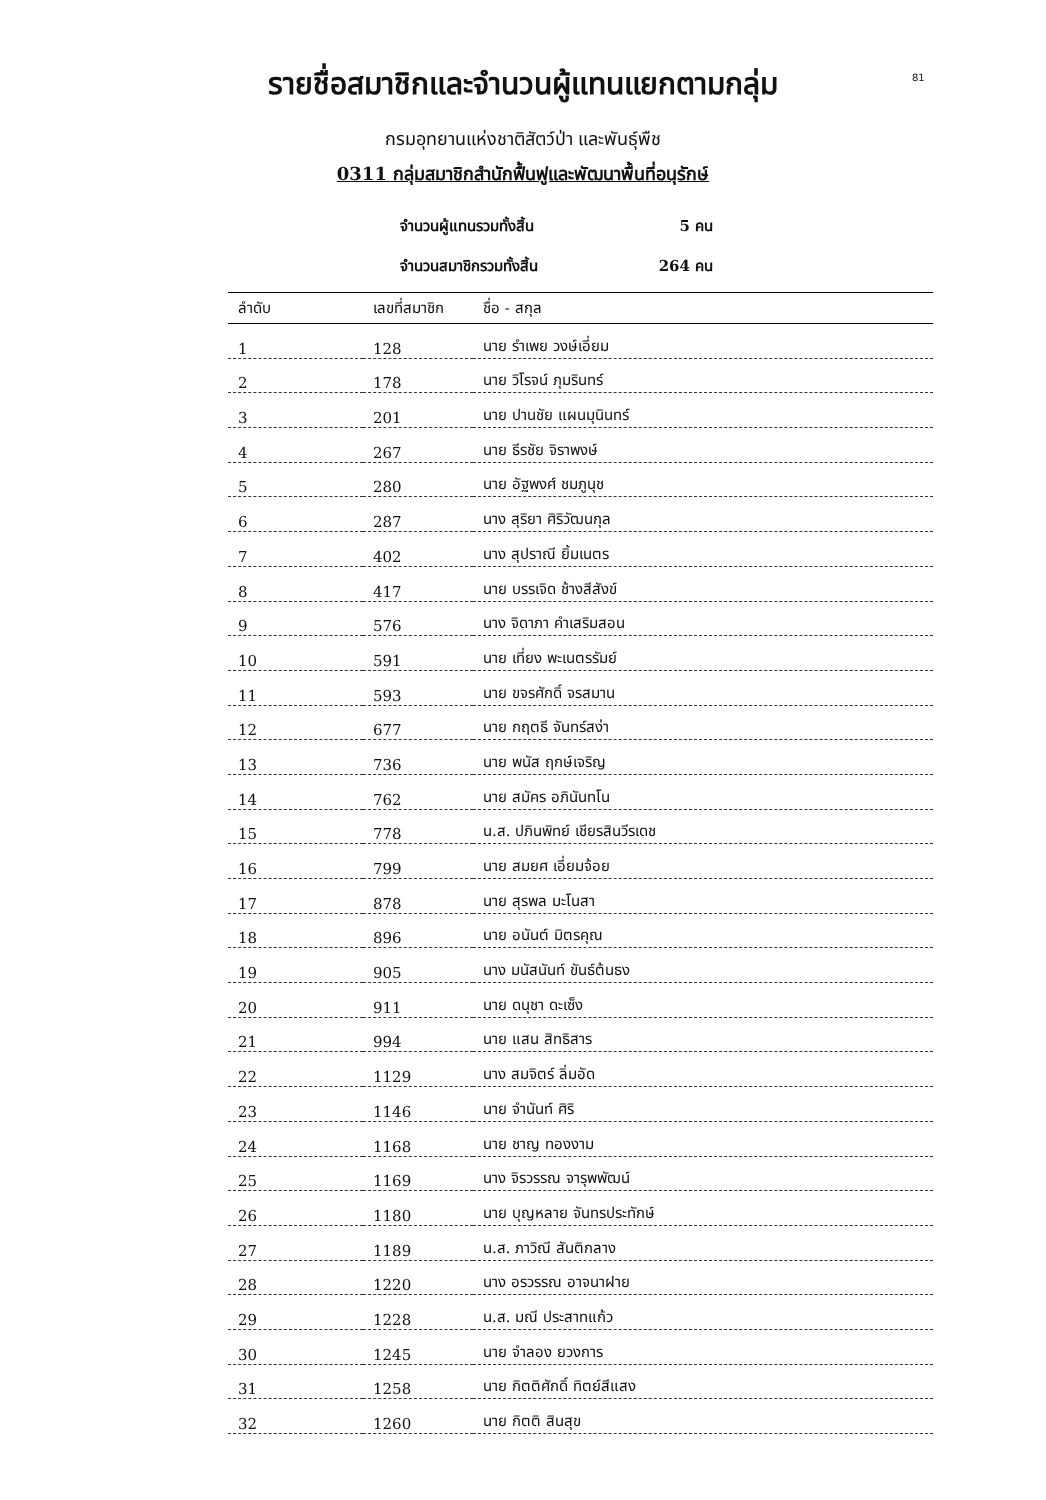81
รายชื่อสมาชิกและจำนวนผู้แทนแยกตามกลุ่ม
กรมอุทยานแห่งชาติสัตว์ป่า และพันธุ์พืช
0311 กลุ่มสมาชิกสำนักฟื้นฟูและพัฒนาพื้นที่อนุรักษ์
จำนวนผู้แทนรวมทั้งสิ้น 5 คน
จำนวนสมาชิกรวมทั้งสิ้น 264 คน
| ลำดับ | เลขที่สมาชิก | ชื่อ - สกุล |
| --- | --- | --- |
| 1 | 128 | นาย รำเพย วงษ์เอี่ยม |
| 2 | 178 | นาย วิโรจน์ ภุมรินทร์ |
| 3 | 201 | นาย ปานชัย แผนมุนินทร์ |
| 4 | 267 | นาย ธีรชัย จิราพงษ์ |
| 5 | 280 | นาย อัฐพงศ์ ชมภูนุช |
| 6 | 287 | นาง สุริยา ศิริวัฒนกุล |
| 7 | 402 | นาง สุปราณี ยิ้มเนตร |
| 8 | 417 | นาย บรรเจิด ช้างสีสังข์ |
| 9 | 576 | นาง จิดาภา คำเสริมสอน |
| 10 | 591 | นาย เที่ยง พะเนตรรัมย์ |
| 11 | 593 | นาย ขจรศักดิ์ จรสมาน |
| 12 | 677 | นาย กฤตธี จันทร์สง่า |
| 13 | 736 | นาย พนัส ฤกษ์เจริญ |
| 14 | 762 | นาย สมัคร อภินันทโน |
| 15 | 778 | น.ส. ปภินพิทย์ เชียรสินวีรเดช |
| 16 | 799 | นาย สมยศ เอี่ยมจ้อย |
| 17 | 878 | นาย สุรพล มะโนสา |
| 18 | 896 | นาย อนันต์ มิตรคุณ |
| 19 | 905 | นาง มนัสนันท์ ขันธ์ต้นธง |
| 20 | 911 | นาย ดนุชา ดะเซ็ง |
| 21 | 994 | นาย แสน สิทธิสาร |
| 22 | 1129 | นาง สมจิตร์ ลิ่มอัด |
| 23 | 1146 | นาย จำนันท์ ศิริ |
| 24 | 1168 | นาย ชาญ ทองงาม |
| 25 | 1169 | นาง จิรวรรณ จารุพพัฒน์ |
| 26 | 1180 | นาย บุญหลาย จันทรประทักษ์ |
| 27 | 1189 | น.ส. ภาวิณี สันติกลาง |
| 28 | 1220 | นาง อรวรรณ อาจนาฝาย |
| 29 | 1228 | น.ส. มณี ประสาทแก้ว |
| 30 | 1245 | นาย จำลอง ยวงการ |
| 31 | 1258 | นาย กิตติศักดิ์ ทิตย์สีแสง |
| 32 | 1260 | นาย กิตติ สินสุข |